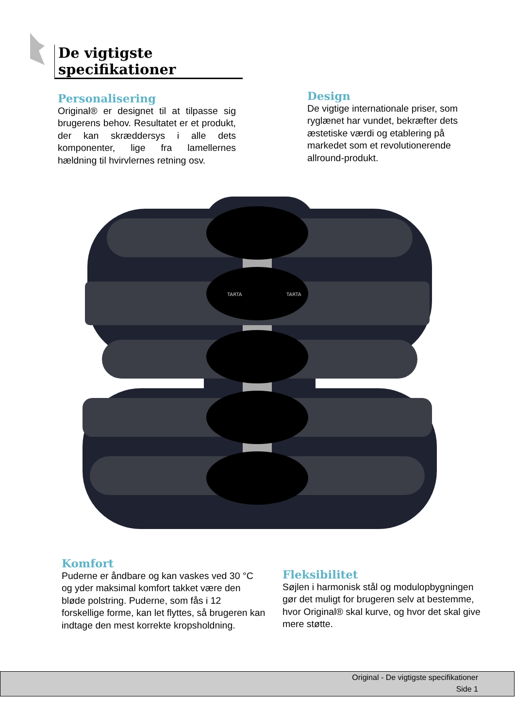De vigtigste specifikationer
Personalisering
Original® er designet til at tilpasse sig brugerens behov. Resultatet er et produkt, der kan skræddersys i alle dets komponenter, lige fra lamellernes hældning til hvirvlernes retning osv.
Design
De vigtige internationale priser, som ryglænet har vundet, bekræfter dets æstetiske værdi og etablering på markedet som et revolutionerende allround-produkt.
TARTA
TARTA
Komfort
Puderne er åndbare og kan vaskes ved 30 °C og yder maksimal komfort takket være den bløde polstring. Puderne, som fås i 12 forskellige forme, kan let flyttes, så brugeren kan indtage den mest korrekte kropsholdning.
Fleksibilitet
Søjlen i harmonisk stål og modulopbygningen gør det muligt for brugeren selv at bestemme, hvor Original® skal kurve, og hvor det skal give mere støtte.
Original - De vigtigste specifikationer
Side 1